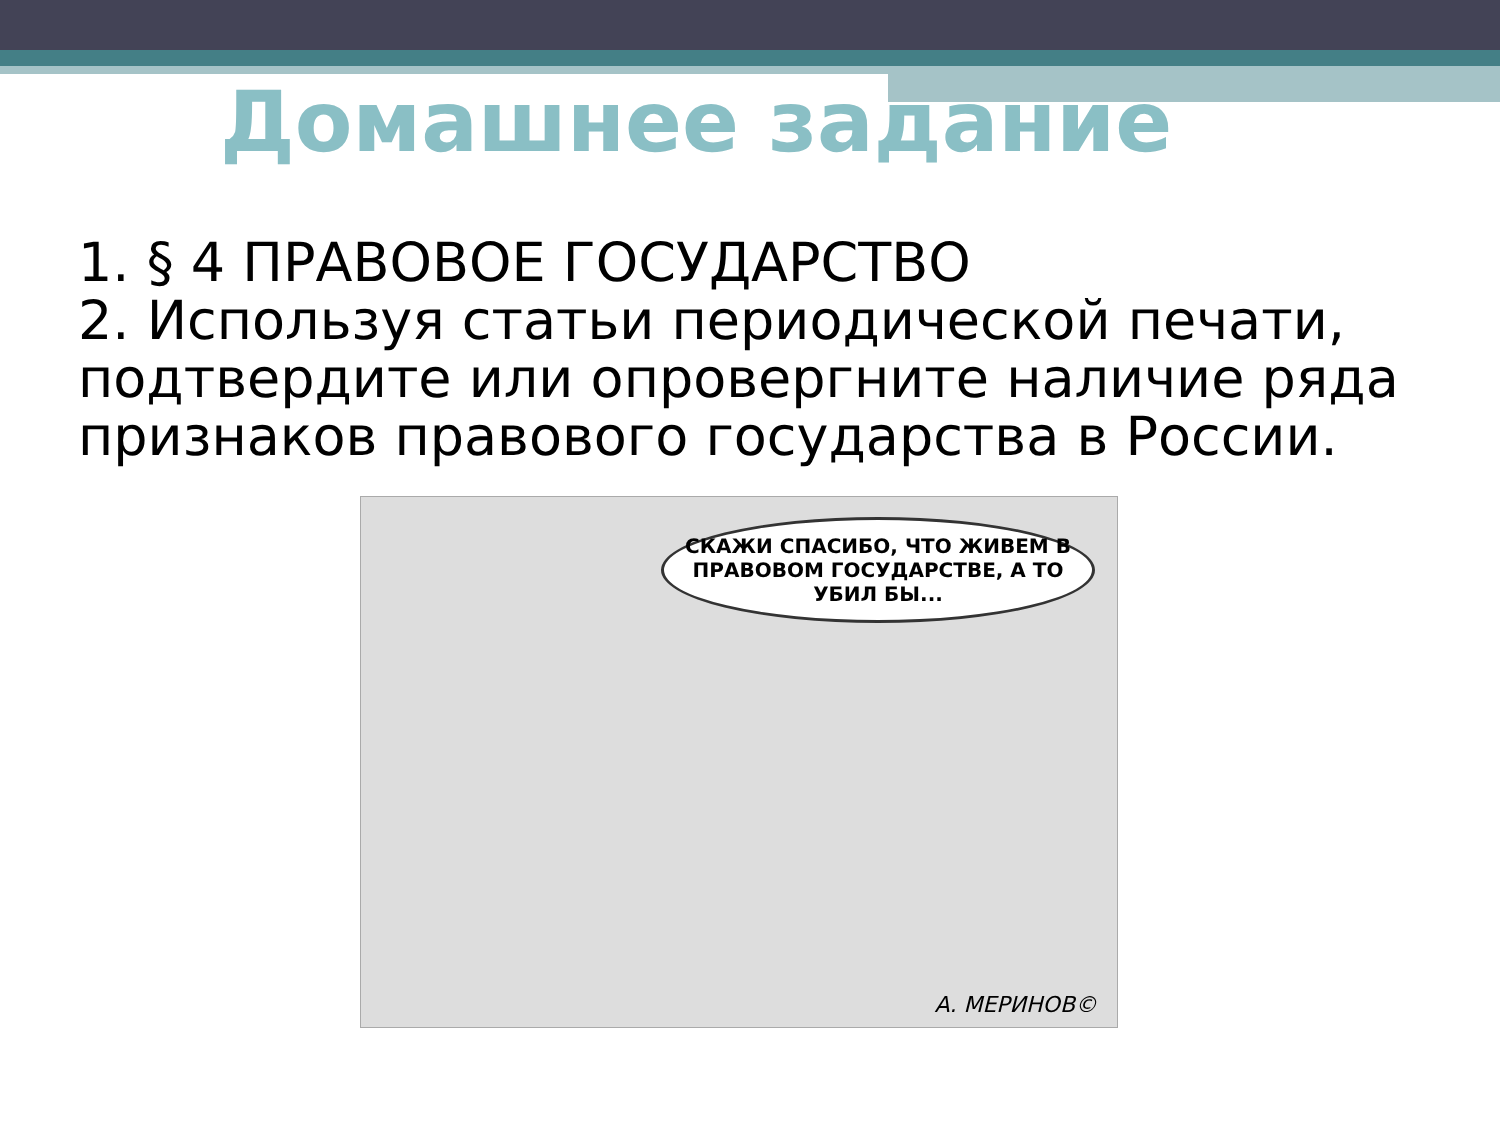Домашнее задание
1. § 4 ПРАВОВОЕ ГОСУДАРСТВО
2. Используя статьи периодической печати, подтвердите или опровергните наличие ряда признаков правового государства в России.
СКАЖИ СПАСИБО, ЧТО ЖИВЕМ В ПРАВОВОМ ГОСУДАРСТВЕ, А ТО УБИЛ БЫ...
А. МЕРИНОВ©